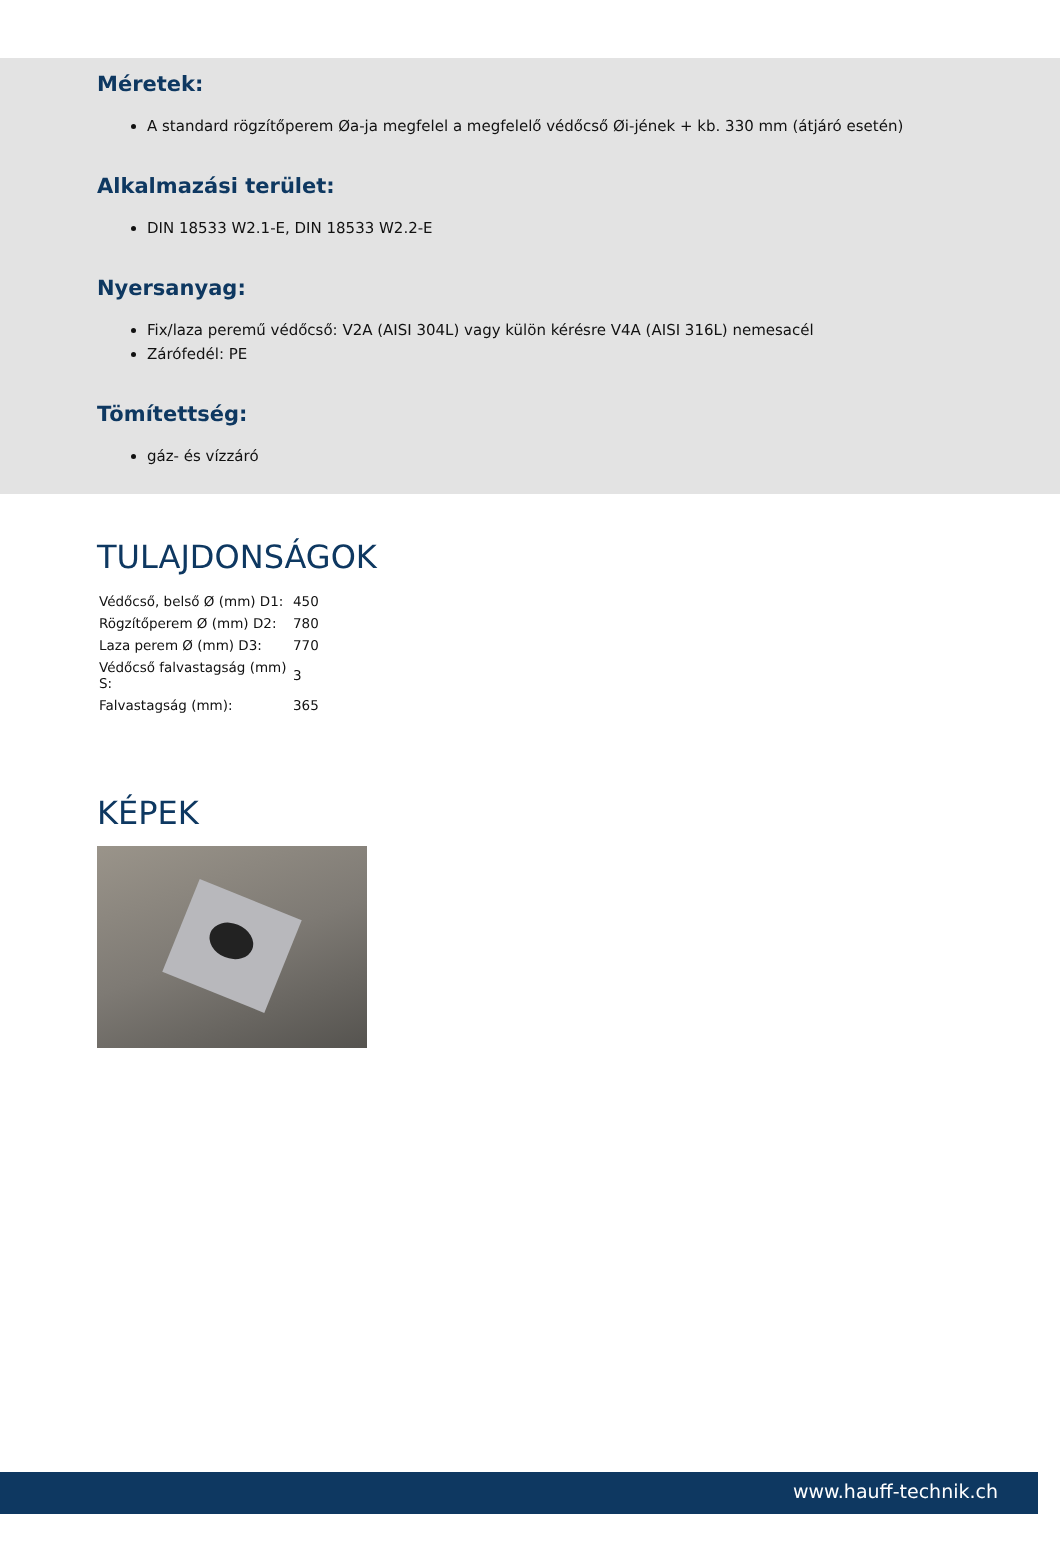Méretek:
A standard rögzítőperem Øa-ja megfelel a megfelelő védőcső Øi-jének + kb. 330 mm (átjáró esetén)
Alkalmazási terület:
DIN 18533 W2.1-E, DIN 18533 W2.2-E
Nyersanyag:
Fix/laza peremű védőcső: V2A (AISI 304L) vagy külön kérésre V4A (AISI 316L) nemesacél
Zárófedél: PE
Tömítettség:
gáz- és vízzáró
TULAJDONSÁGOK
| Védőcső, belső Ø (mm) D1: | 450 |
| Rögzítőperem Ø (mm) D2: | 780 |
| Laza perem Ø (mm) D3: | 770 |
| Védőcső falvastagság (mm) S: | 3 |
| Falvastagság (mm): | 365 |
KÉPEK
www.hauff-technik.ch